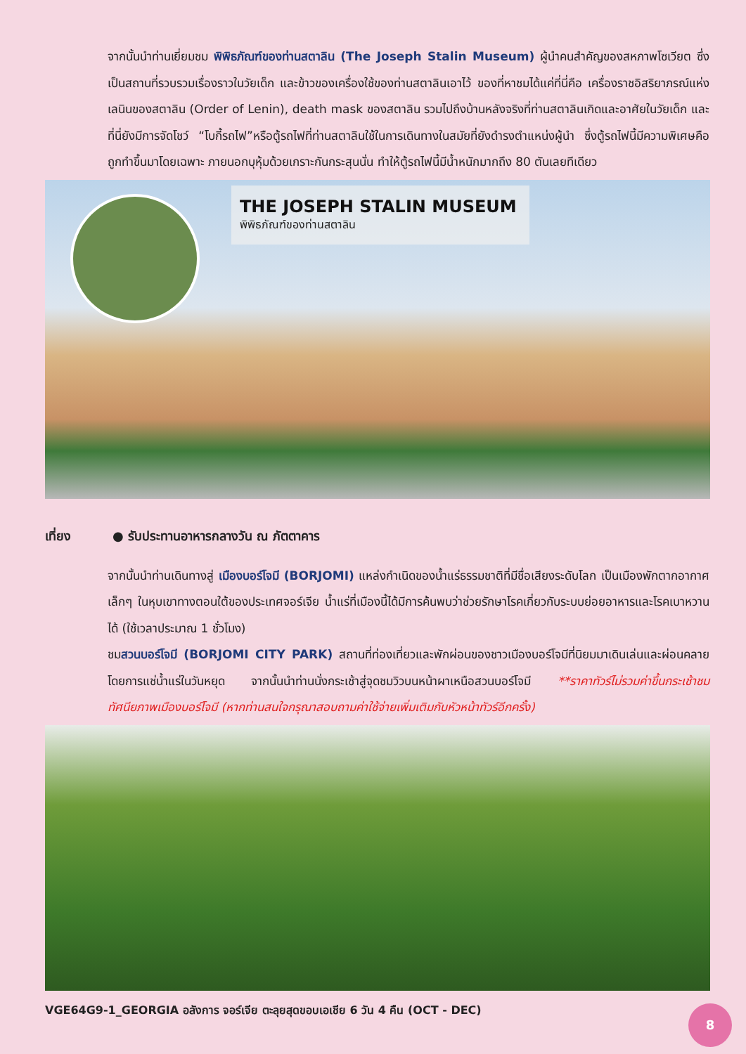จากนั้นนำท่านเยี่ยมชม พิพิธภัณฑ์ของท่านสตาลิน (The Joseph Stalin Museum) ผู้นำคนสำคัญของสหภาพโซเวียต ซึ่งเป็นสถานที่รวบรวมเรื่องราวในวัยเด็ก และข้าวของเครื่องใช้ของท่านสตาลินเอาไว้ ของที่หาชมได้แค่ที่นี่คือ เครื่องราชอิสริยาภรณ์แห่งเลนินของสตาลิน (Order of Lenin), death mask ของสตาลิน รวมไปถึงบ้านหลังจริงที่ท่านสตาลินเกิดและอาศัยในวัยเด็ก และที่นี่ยังมีการจัดโชว์ “โบกี้รถไฟ”หรือตู้รถไฟที่ท่านสตาลินใช้ในการเดินทางในสมัยที่ยังดำรงตำแหน่งผู้นำ ซึ่งตู้รถไฟนี้มีความพิเศษคือถูกทำขึ้นมาโดยเฉพาะ ภายนอกบุหุ้มด้วยเกราะกันกระสุนนั่น ทำให้ตู้รถไฟนี้มีน้ำหนักมากถึง 80 ตันเลยทีเดียว
THE JOSEPH STALIN MUSEUM
พิพิธภัณฑ์ของท่านสตาลิน
เที่ยง ● รับประทานอาหารกลางวัน ณ ภัตตาคาร
จากนั้นนำท่านเดินทางสู่ เมืองบอร์โจมี (BORJOMI) แหล่งกำเนิดของน้ำแร่ธรรมชาติที่มีชื่อเสียงระดับโลก เป็นเมืองพักตากอากาศเล็กๆ ในหุบเขาทางตอนใต้ของประเทศจอร์เจีย น้ำแร่ที่เมืองนี้ได้มีการค้นพบว่าช่วยรักษาโรคเกี่ยวกับระบบย่อยอาหารและโรคเบาหวานได้ (ใช้เวลาประมาณ 1 ชั่วโมง)
ชมสวนบอร์โจมี (BORJOMI CITY PARK) สถานที่ท่องเที่ยวและพักผ่อนของชาวเมืองบอร์โจมีที่นิยมมาเดินเล่นและผ่อนคลายโดยการแช่น้ำแร่ในวันหยุด จากนั้นนำท่านนั่งกระเช้าสู่จุดชมวิวบนหน้าผาเหนือสวนบอร์โจมี **ราคาทัวร์ไม่รวมค่าขึ้นกระเช้าชมทัศนียภาพเมืองบอร์โจมี (หากท่านสนใจกรุณาสอบถามค่าใช้จ่ายเพิ่มเติมกับหัวหน้าทัวร์อีกครั้ง)
VGE64G9-1_GEORGIA อลังการ จอร์เจีย ตะลุยสุดขอบเอเชีย 6 วัน 4 คืน (OCT - DEC)
8